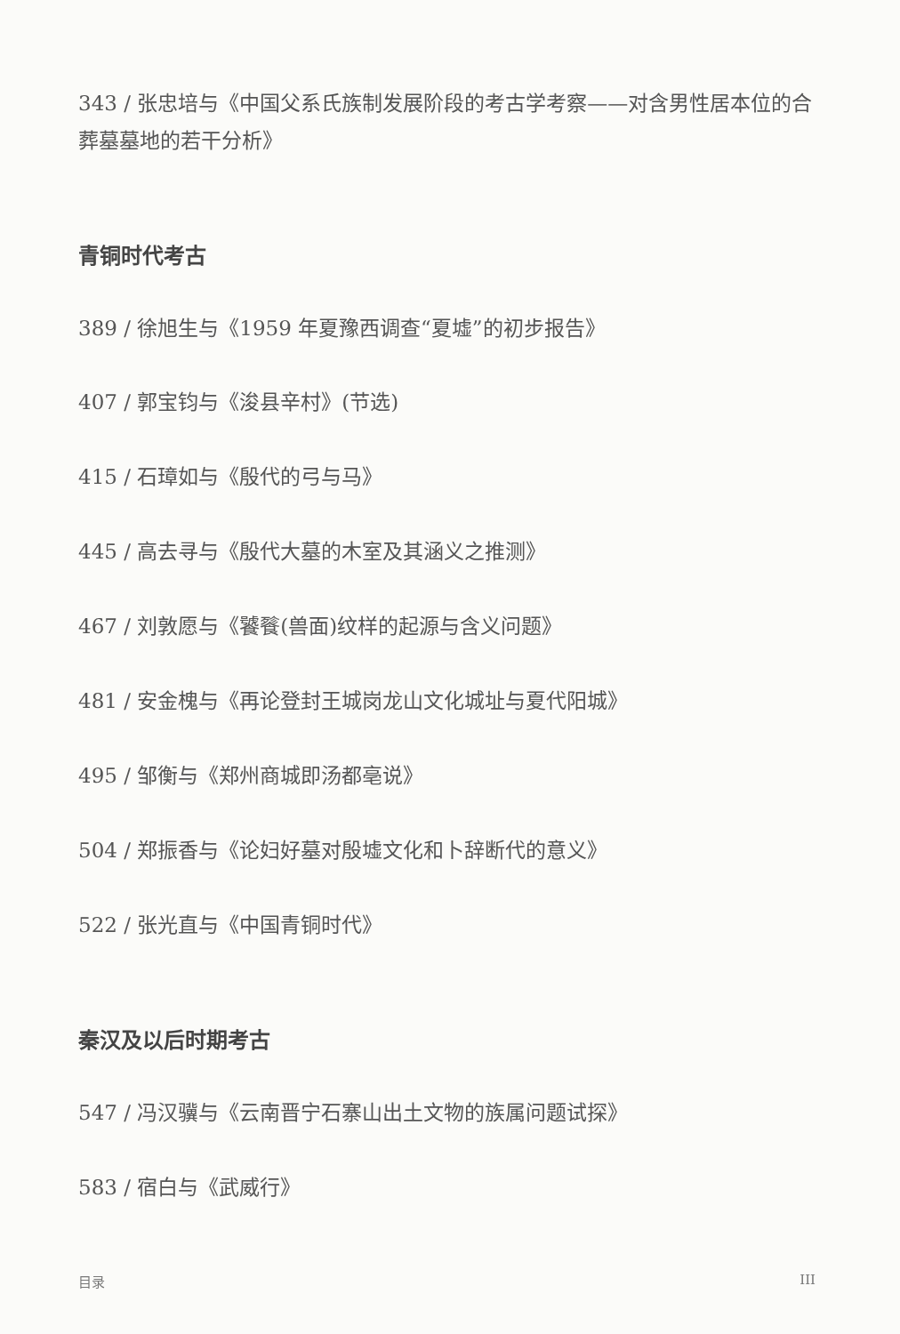343 / 张忠培与《中国父系氏族制发展阶段的考古学考察——对含男性居本位的合葬墓墓地的若干分析》
青铜时代考古
389 / 徐旭生与《1959 年夏豫西调查“夏墟”的初步报告》
407 / 郭宝钧与《浚县辛村》(节选)
415 / 石璋如与《殷代的弓与马》
445 / 高去寻与《殷代大墓的木室及其涵义之推测》
467 / 刘敦愿与《饕餮(兽面)纹样的起源与含义问题》
481 / 安金槐与《再论登封王城岗龙山文化城址与夏代阳城》
495 / 邹衡与《郑州商城即汤都亳说》
504 / 郑振香与《论妇好墓对殷墟文化和卜辞断代的意义》
522 / 张光直与《中国青铜时代》
秦汉及以后时期考古
547 / 冯汉骥与《云南晋宁石寨山出土文物的族属问题试探》
583 / 宿白与《武威行》
目录 III